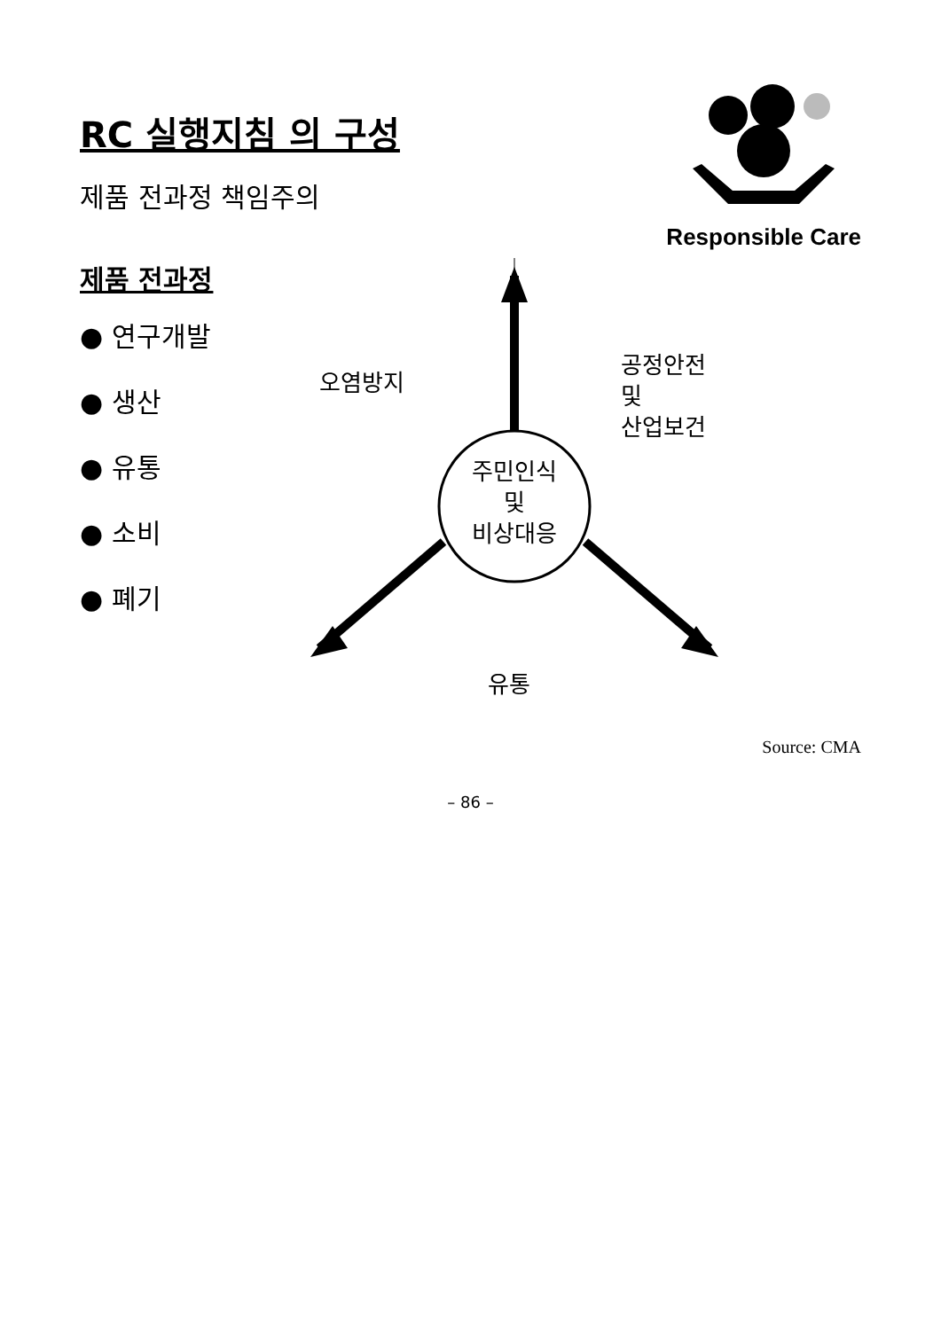RC 실행지침 의 구성
제품 전과정 책임주의
Responsible Care
제품 전과정
● 연구개발
● 생산
● 유통
● 소비
● 폐기
주민인식
및
비상대응
오염방지
공정안전
및
산업보건
유통
Source: CMA
– 86 –